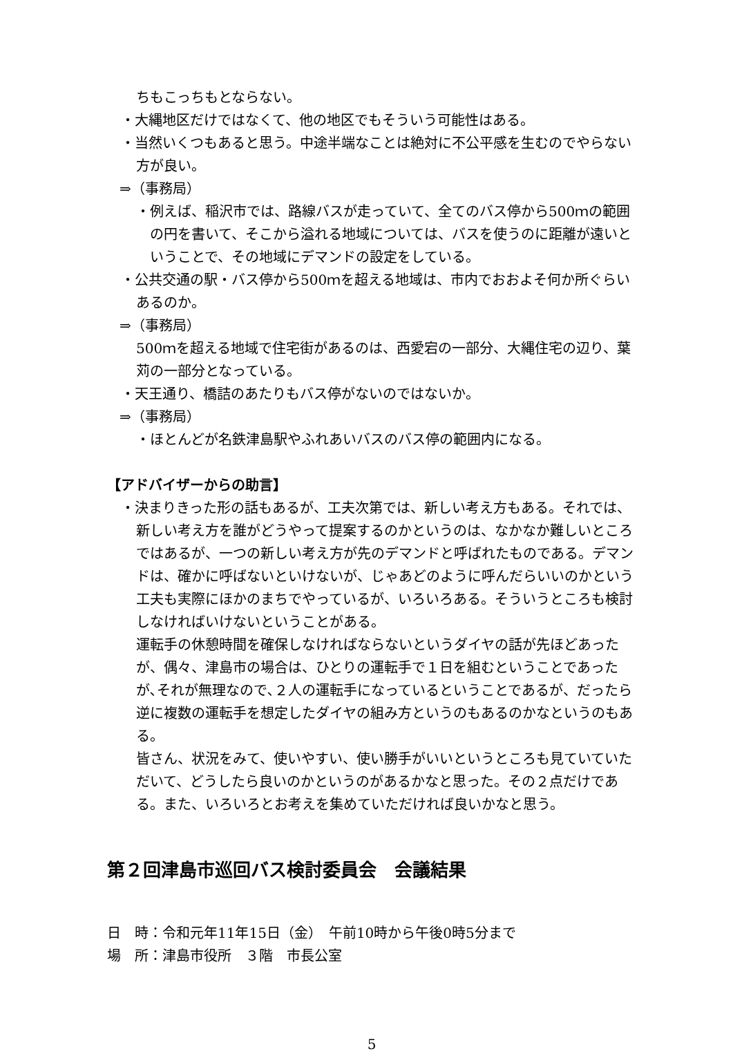ちもこっちもとならない。
・大縄地区だけではなくて、他の地区でもそういう可能性はある。
・当然いくつもあると思う。中途半端なことは絶対に不公平感を生むのでやらない方が良い。
⇒（事務局）
・例えば、稲沢市では、路線バスが走っていて、全てのバス停から500ｍの範囲の円を書いて、そこから溢れる地域については、バスを使うのに距離が遠いということで、その地域にデマンドの設定をしている。
・公共交通の駅・バス停から500ｍを超える地域は、市内でおおよそ何か所ぐらいあるのか。
⇒（事務局）
500ｍを超える地域で住宅街があるのは、西愛宕の一部分、大縄住宅の辺り、葉苅の一部分となっている。
・天王通り、橋詰のあたりもバス停がないのではないか。
⇒（事務局）
・ほとんどが名鉄津島駅やふれあいバスのバス停の範囲内になる。
【アドバイザーからの助言】
・決まりきった形の話もあるが、工夫次第では、新しい考え方もある。それでは、新しい考え方を誰がどうやって提案するのかというのは、なかなか難しいところではあるが、一つの新しい考え方が先のデマンドと呼ばれたものである。デマンドは、確かに呼ばないといけないが、じゃあどのように呼んだらいいのかという工夫も実際にほかのまちでやっているが、いろいろある。そういうところも検討しなければいけないということがある。
運転手の休憩時間を確保しなければならないというダイヤの話が先ほどあったが、偶々、津島市の場合は、ひとりの運転手で１日を組むということであったが､それが無理なので､２人の運転手になっているということであるが、だったら逆に複数の運転手を想定したダイヤの組み方というのもあるのかなというのもある。
皆さん、状況をみて、使いやすい、使い勝手がいいというところも見ていていただいて、どうしたら良いのかというのがあるかなと思った。その２点だけである。また、いろいろとお考えを集めていただければ良いかなと思う。
第２回津島市巡回バス検討委員会　会議結果
日　時：令和元年11年15日（金）　午前10時から午後0時5分まで
場　所：津島市役所　３階　市長公室
5